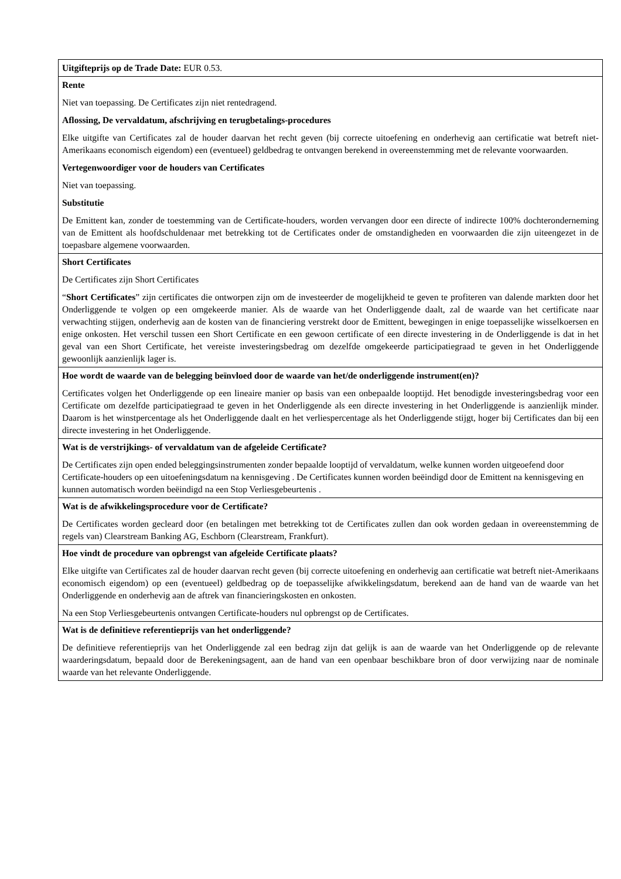| Uitgifteprijs op de Trade Date: EUR 0.53. |
| Rente Niet van toepassing. De Certificates zijn niet rentedragend. Aflossing, De vervaldatum, afschrijving en terugbetalings-procedures Elke uitgifte van Certificates zal de houder daarvan het recht geven (bij correcte uitoefening en onderhevig aan certificatie wat betreft niet-Amerikaans economisch eigendom) een (eventueel) geldbedrag te ontvangen berekend in overeenstemming met de relevante voorwaarden. Vertegenwoordiger voor de houders van Certificates Niet van toepassing. Substitutie De Emittent kan, zonder de toestemming van de Certificate-houders, worden vervangen door een directe of indirecte 100% dochteronderneming van de Emittent als hoofdschuldenaar met betrekking tot de Certificates onder de omstandigheden en voorwaarden die zijn uiteengezet in de toepasbare algemene voorwaarden. |
| Short Certificates De Certificates zijn Short Certificates “ Short Certificates ” zijn certificates die ontworpen zijn om de investeerder de mogelijkheid te geven te profiteren van dalende markten door het Onderliggende te volgen op een omgekeerde manier. Als de waarde van het Onderliggende daalt, zal de waarde van het certificate naar verwachting stijgen, onderhevig aan de kosten van de financiering verstrekt door de Emittent, bewegingen in enige toepasselijke wisselkoersen en enige onkosten. Het verschil tussen een Short Certificate en een gewoon certificate of een directe investering in de Onderliggende is dat in het geval van een Short Certificate, het vereiste investeringsbedrag om dezelfde omgekeerde participatiegraad te geven in het Onderliggende gewoonlijk aanzienlijk lager is. |
| Hoe wordt de waarde van de belegging beïnvloed door de waarde van het/de onderliggende instrument(en)? Certificates volgen het Onderliggende op een lineaire manier op basis van een onbepaalde looptijd. Het benodigde investeringsbedrag voor een Certificate om dezelfde participatiegraad te geven in het Onderliggende als een directe investering in het Onderliggende is aanzienlijk minder. Daarom is het winstpercentage als het Onderliggende daalt en het verliespercentage als het Onderliggende stijgt, hoger bij Certificates dan bij een directe investering in het Onderliggende. |
| Wat is de verstrijkings- of vervaldatum van de afgeleide Certificate? De Certificates zijn open ended beleggingsinstrumenten zonder bepaalde looptijd of vervaldatum, welke kunnen worden uitgeoefend door Certificate-houders op een uitoefeningsdatum na kennisgeving . De Certificates kunnen worden beëindigd door de Emittent na kennisgeving en kunnen automatisch worden beëindigd na een Stop Verliesgebeurtenis . |
| Wat is de afwikkelingsprocedure voor de Certificate? De Certificates worden gecleard door (en betalingen met betrekking tot de Certificates zullen dan ook worden gedaan in overeenstemming de regels van) Clearstream Banking AG, Eschborn (Clearstream, Frankfurt). |
| Hoe vindt de procedure van opbrengst van afgeleide Certificate plaats? Elke uitgifte van Certificates zal de houder daarvan recht geven (bij correcte uitoefening en onderhevig aan certificatie wat betreft niet-Amerikaans economisch eigendom) op een (eventueel) geldbedrag op de toepasselijke afwikkelingsdatum, berekend aan de hand van de waarde van het Onderliggende en onderhevig aan de aftrek van financieringskosten en onkosten. Na een Stop Verliesgebeurtenis ontvangen Certificate-houders nul opbrengst op de Certificates. |
| Wat is de definitieve referentieprijs van het onderliggende? De definitieve referentieprijs van het Onderliggende zal een bedrag zijn dat gelijk is aan de waarde van het Onderliggende op de relevante waarderingsdatum, bepaald door de Berekeningsagent, aan de hand van een openbaar beschikbare bron of door verwijzing naar de nominale waarde van het relevante Onderliggende. |